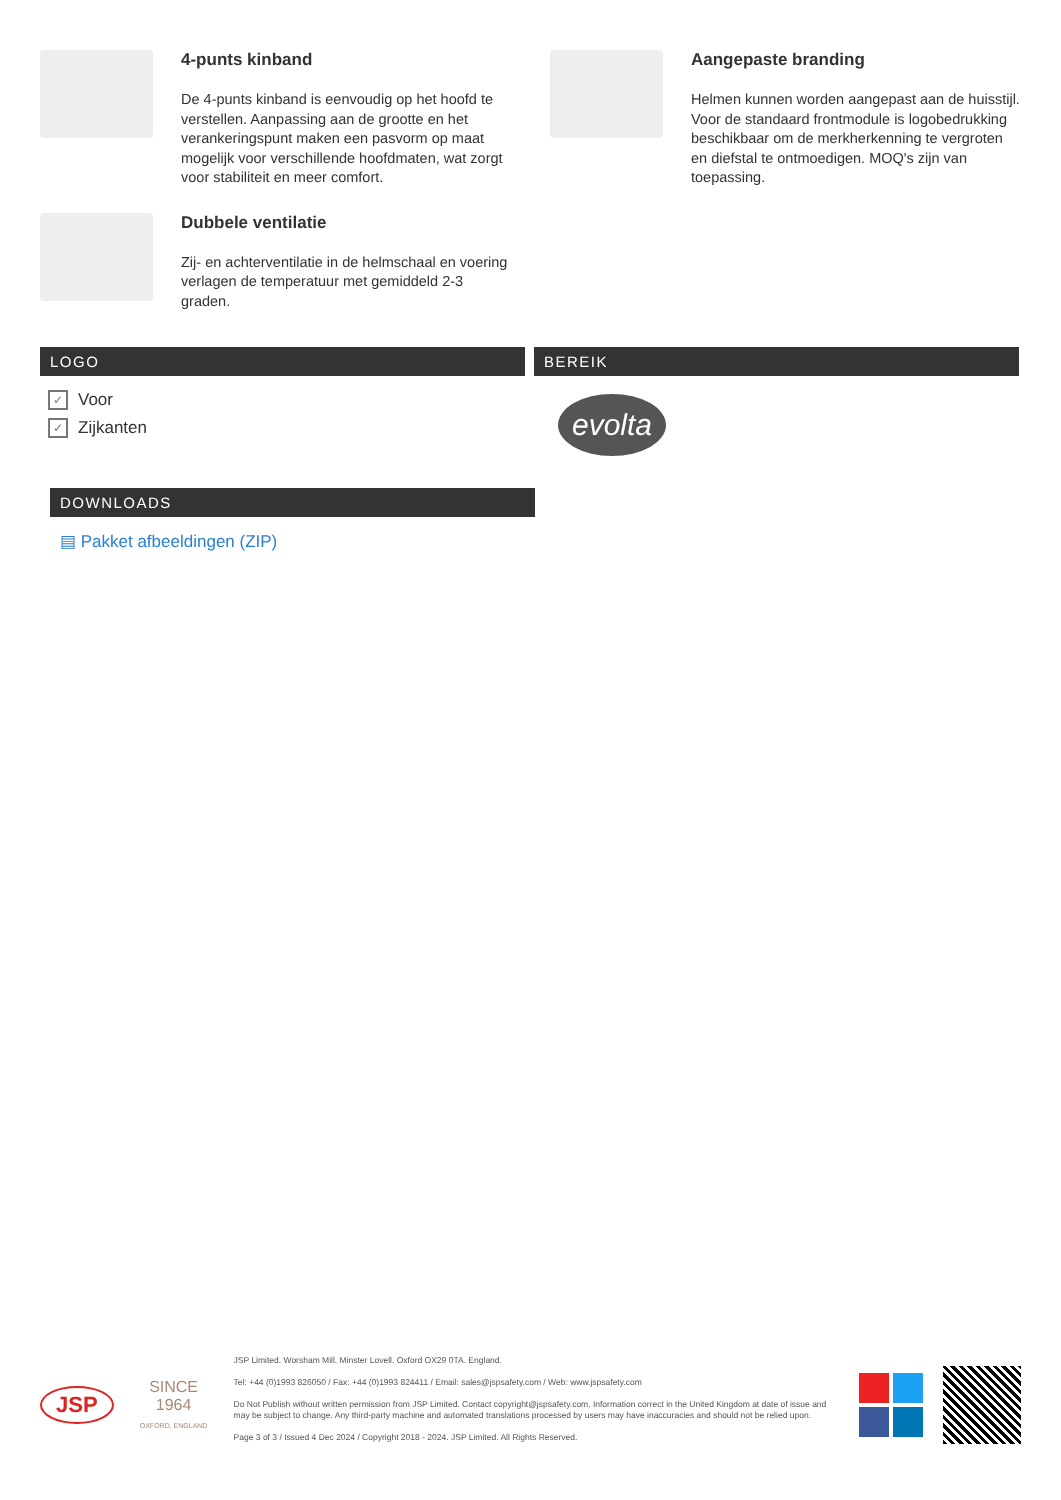4-punts kinband
De 4-punts kinband is eenvoudig op het hoofd te verstellen. Aanpassing aan de grootte en het verankeringspunt maken een pasvorm op maat mogelijk voor verschillende hoofdmaten, wat zorgt voor stabiliteit en meer comfort.
Dubbele ventilatie
Zij- en achterventilatie in de helmschaal en voering verlagen de temperatuur met gemiddeld 2-3 graden.
Aangepaste branding
Helmen kunnen worden aangepast aan de huisstijl. Voor de standaard frontmodule is logobedrukking beschikbaar om de merkherkenning te vergroten en diefstal te ontmoedigen. MOQ's zijn van toepassing.
LOGO
✓ Voor
✓ Zijkanten
BEREIK
evolta
DOWNLOADS
▤ Pakket afbeeldingen (ZIP)
JSP
SINCE 1964
OXFORD, ENGLAND
JSP Limited. Worsham Mill. Minster Lovell. Oxford OX29 0TA. England.
Tel: +44 (0)1993 826050 / Fax: +44 (0)1993 824411 / Email: sales@jspsafety.com / Web: www.jspsafety.com
Do Not Publish without written permission from JSP Limited. Contact copyright@jspsafety.com. Information correct in the United Kingdom at date of issue and may be subject to change. Any third-party machine and automated translations processed by users may have inaccuracies and should not be relied upon.
Page 3 of 3 / Issued 4 Dec 2024 / Copyright 2018 - 2024. JSP Limited. All Rights Reserved.